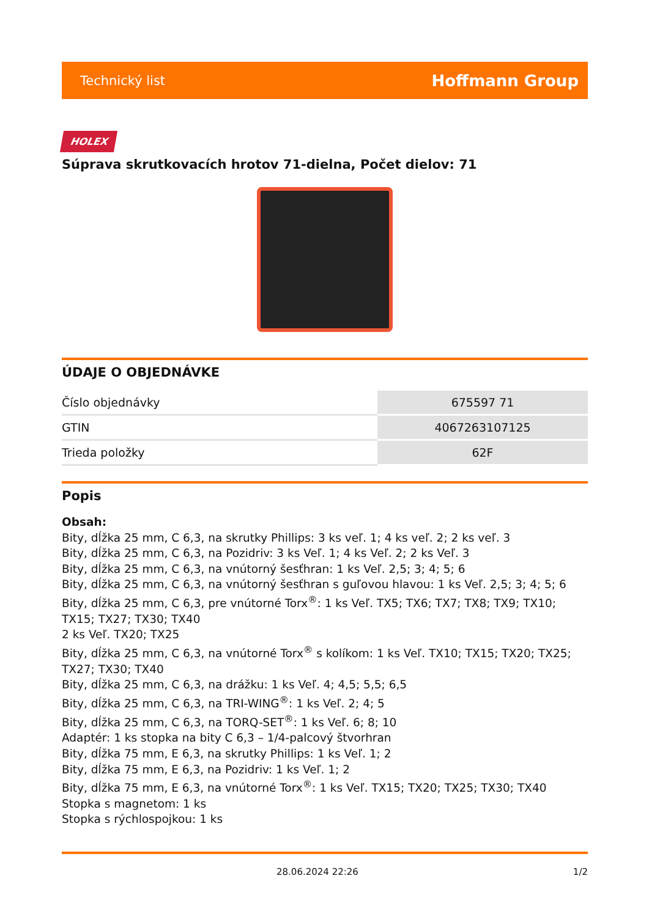Technický list Hoffmann Group
HOLEX
Súprava skrutkovacích hrotov 71-dielna, Počet dielov: 71
ÚDAJE O OBJEDNÁVKE
| Číslo objednávky | 675597 71 |
| GTIN | 4067263107125 |
| Trieda položky | 62F |
Popis
Obsah:
Bity, dĺžka 25 mm, C 6,3, na skrutky Phillips: 3 ks veľ. 1; 4 ks veľ. 2; 2 ks veľ. 3
Bity, dĺžka 25 mm, C 6,3, na Pozidriv: 3 ks Veľ. 1; 4 ks Veľ. 2; 2 ks Veľ. 3
Bity, dĺžka 25 mm, C 6,3, na vnútorný šesťhran: 1 ks Veľ. 2,5; 3; 4; 5; 6
Bity, dĺžka 25 mm, C 6,3, na vnútorný šesťhran s guľovou hlavou: 1 ks Veľ. 2,5; 3; 4; 5; 6
Bity, dĺžka 25 mm, C 6,3, pre vnútorné Torx<sup>®</sup>: 1 ks Veľ. TX5; TX6; TX7; TX8; TX9; TX10; TX15; TX27; TX30; TX40
2 ks Veľ. TX20; TX25
Bity, dĺžka 25 mm, C 6,3, na vnútorné Torx<sup>®</sup> s kolíkom: 1 ks Veľ. TX10; TX15; TX20; TX25; TX27; TX30; TX40
Bity, dĺžka 25 mm, C 6,3, na drážku: 1 ks Veľ. 4; 4,5; 5,5; 6,5
Bity, dĺžka 25 mm, C 6,3, na TRI-WING<sup>®</sup>: 1 ks Veľ. 2; 4; 5
Bity, dĺžka 25 mm, C 6,3, na TORQ-SET<sup>®</sup>: 1 ks Veľ. 6; 8; 10
Adaptér: 1 ks stopka na bity C 6,3 – 1/4-palcový štvorhran
Bity, dĺžka 75 mm, E 6,3, na skrutky Phillips: 1 ks Veľ. 1; 2
Bity, dĺžka 75 mm, E 6,3, na Pozidriv: 1 ks Veľ. 1; 2
Bity, dĺžka 75 mm, E 6,3, na vnútorné Torx<sup>®</sup>: 1 ks Veľ. TX15; TX20; TX25; TX30; TX40
Stopka s magnetom: 1 ks
Stopka s rýchlospojkou: 1 ks
28.06.2024 22:26 1/2